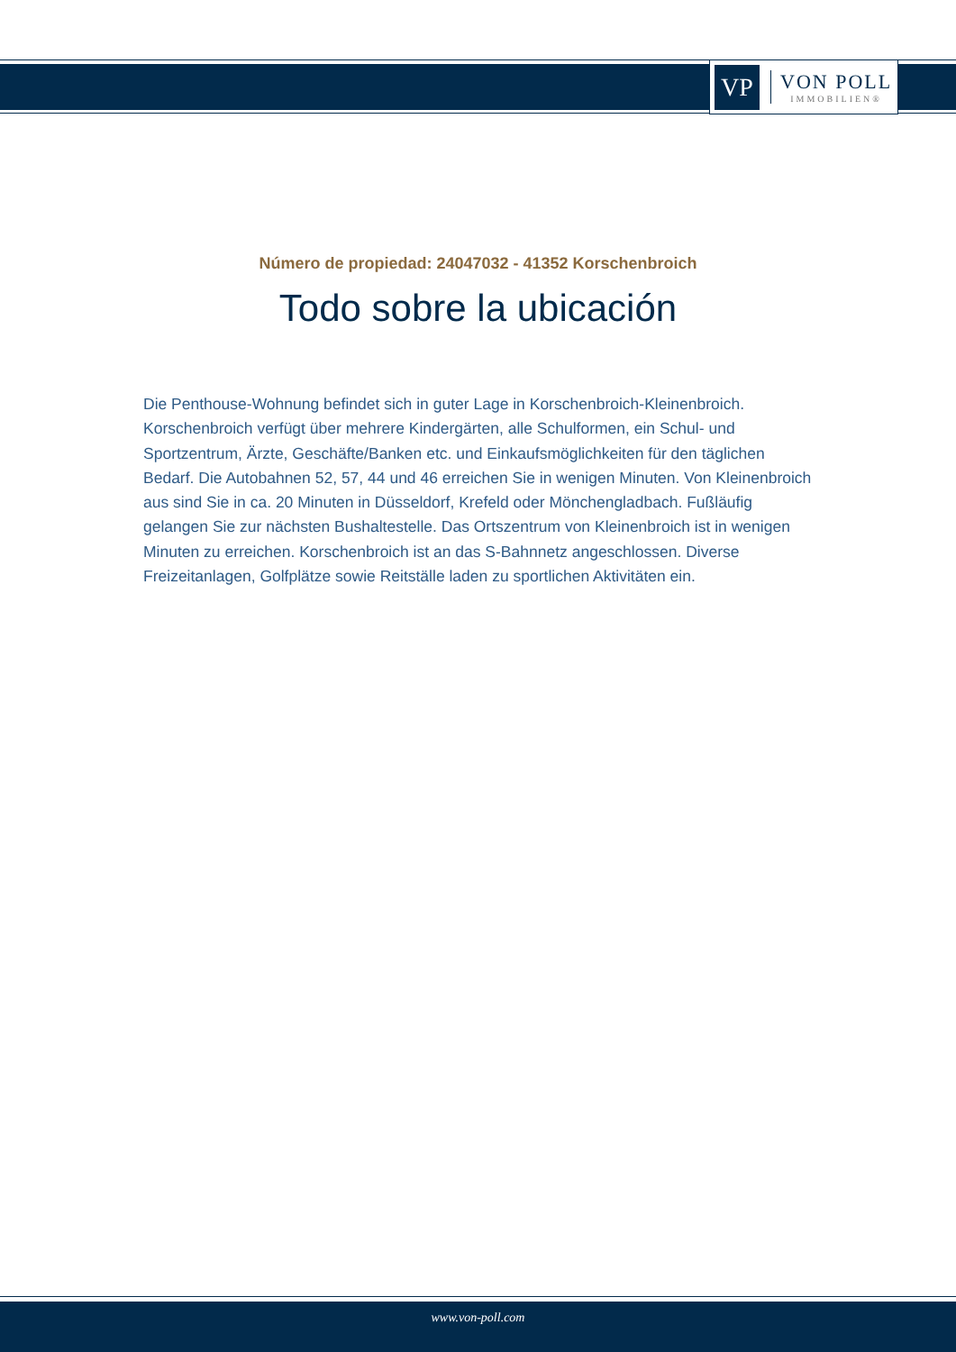VP
VON POLL
IMMOBILIEN®
Número de propiedad: 24047032 - 41352 Korschenbroich
Todo sobre la ubicación
Die Penthouse-Wohnung befindet sich in guter Lage in Korschenbroich-Kleinenbroich. Korschenbroich verfügt über mehrere Kindergärten, alle Schulformen, ein Schul- und Sportzentrum, Ärzte, Geschäfte/Banken etc. und Einkaufsmöglichkeiten für den täglichen Bedarf. Die Autobahnen 52, 57, 44 und 46 erreichen Sie in wenigen Minuten. Von Kleinenbroich aus sind Sie in ca. 20 Minuten in Düsseldorf, Krefeld oder Mönchengladbach. Fußläufig gelangen Sie zur nächsten Bushaltestelle. Das Ortszentrum von Kleinenbroich ist in wenigen Minuten zu erreichen. Korschenbroich ist an das S-Bahnnetz angeschlossen. Diverse Freizeitanlagen, Golfplätze sowie Reitställe laden zu sportlichen Aktivitäten ein.
www.von-poll.com